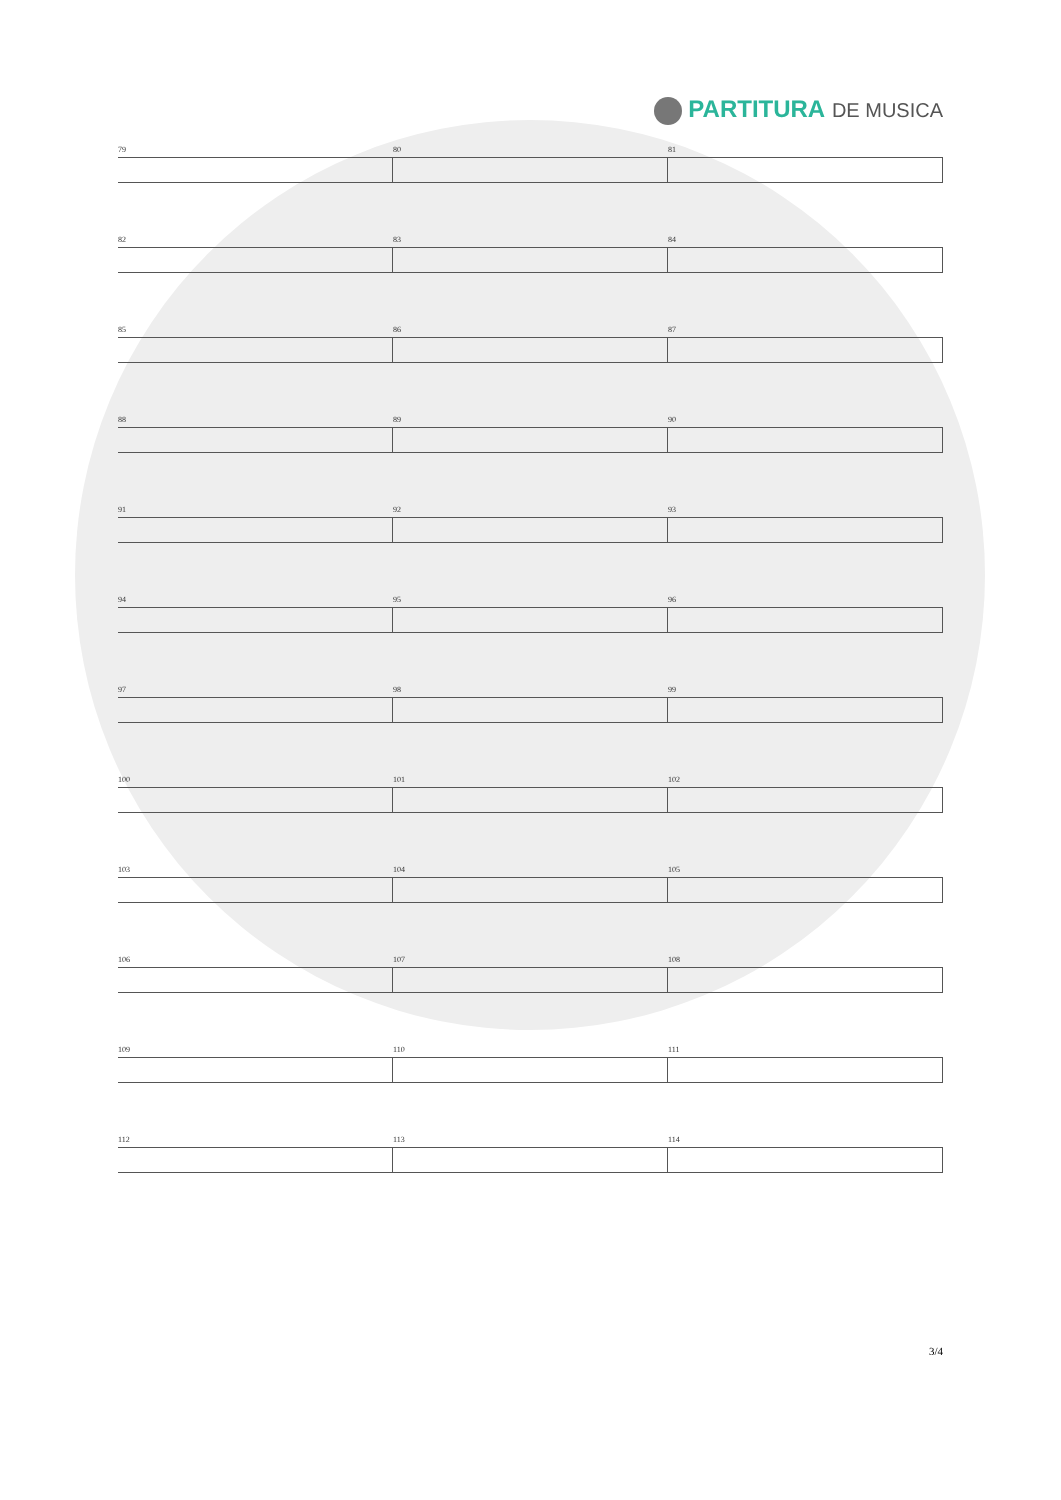PARTITURA DE MUSICA
79 80 81
82 83 84
85 86 87
88 89 90
91 92 93
94 95 96
97 98 99
100 101 102
103 104 105
106 107 108
109 110 111
112 113 114
3/4